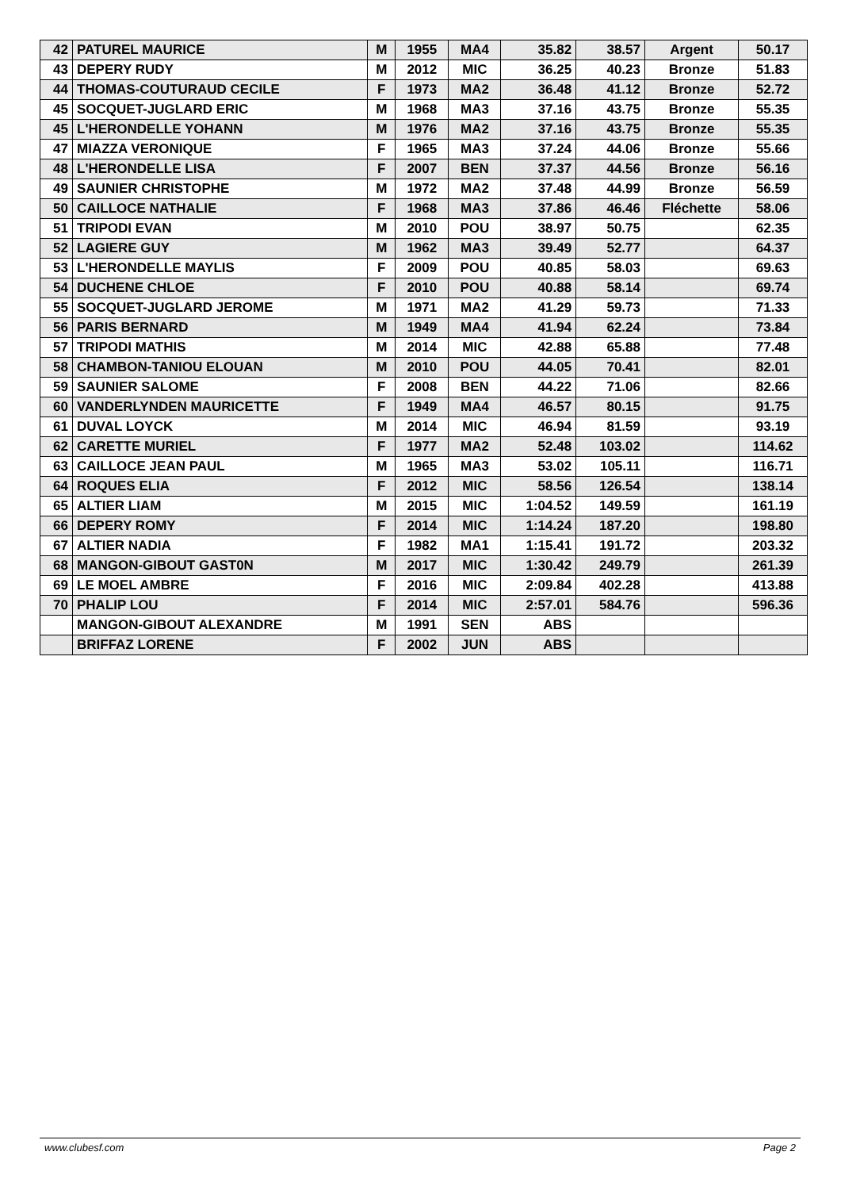| 42 | PATUREL MAURICE | M | 1955 | MA4 | 35.82 | 38.57 | Argent | 50.17 |
| 43 | DEPERY RUDY | M | 2012 | MIC | 36.25 | 40.23 | Bronze | 51.83 |
| 44 | THOMAS-COUTURAUD CECILE | F | 1973 | MA2 | 36.48 | 41.12 | Bronze | 52.72 |
| 45 | SOCQUET-JUGLARD ERIC | M | 1968 | MA3 | 37.16 | 43.75 | Bronze | 55.35 |
| 45 | L'HERONDELLE YOHANN | M | 1976 | MA2 | 37.16 | 43.75 | Bronze | 55.35 |
| 47 | MIAZZA VERONIQUE | F | 1965 | MA3 | 37.24 | 44.06 | Bronze | 55.66 |
| 48 | L'HERONDELLE LISA | F | 2007 | BEN | 37.37 | 44.56 | Bronze | 56.16 |
| 49 | SAUNIER CHRISTOPHE | M | 1972 | MA2 | 37.48 | 44.99 | Bronze | 56.59 |
| 50 | CAILLOCE NATHALIE | F | 1968 | MA3 | 37.86 | 46.46 | Fléchette | 58.06 |
| 51 | TRIPODI EVAN | M | 2010 | POU | 38.97 | 50.75 | | 62.35 |
| 52 | LAGIERE GUY | M | 1962 | MA3 | 39.49 | 52.77 | | 64.37 |
| 53 | L'HERONDELLE MAYLIS | F | 2009 | POU | 40.85 | 58.03 | | 69.63 |
| 54 | DUCHENE CHLOE | F | 2010 | POU | 40.88 | 58.14 | | 69.74 |
| 55 | SOCQUET-JUGLARD JEROME | M | 1971 | MA2 | 41.29 | 59.73 | | 71.33 |
| 56 | PARIS BERNARD | M | 1949 | MA4 | 41.94 | 62.24 | | 73.84 |
| 57 | TRIPODI MATHIS | M | 2014 | MIC | 42.88 | 65.88 | | 77.48 |
| 58 | CHAMBON-TANIOU ELOUAN | M | 2010 | POU | 44.05 | 70.41 | | 82.01 |
| 59 | SAUNIER SALOME | F | 2008 | BEN | 44.22 | 71.06 | | 82.66 |
| 60 | VANDERLYNDEN MAURICETTE | F | 1949 | MA4 | 46.57 | 80.15 | | 91.75 |
| 61 | DUVAL LOYCK | M | 2014 | MIC | 46.94 | 81.59 | | 93.19 |
| 62 | CARETTE MURIEL | F | 1977 | MA2 | 52.48 | 103.02 | | 114.62 |
| 63 | CAILLOCE JEAN PAUL | M | 1965 | MA3 | 53.02 | 105.11 | | 116.71 |
| 64 | ROQUES ELIA | F | 2012 | MIC | 58.56 | 126.54 | | 138.14 |
| 65 | ALTIER LIAM | M | 2015 | MIC | 1:04.52 | 149.59 | | 161.19 |
| 66 | DEPERY ROMY | F | 2014 | MIC | 1:14.24 | 187.20 | | 198.80 |
| 67 | ALTIER NADIA | F | 1982 | MA1 | 1:15.41 | 191.72 | | 203.32 |
| 68 | MANGON-GIBOUT GAST0N | M | 2017 | MIC | 1:30.42 | 249.79 | | 261.39 |
| 69 | LE MOEL AMBRE | F | 2016 | MIC | 2:09.84 | 402.28 | | 413.88 |
| 70 | PHALIP LOU | F | 2014 | MIC | 2:57.01 | 584.76 | | 596.36 |
| | MANGON-GIBOUT ALEXANDRE | M | 1991 | SEN | ABS | | | |
| | BRIFFAZ LORENE | F | 2002 | JUN | ABS | | | |
www.clubesf.com Page 2